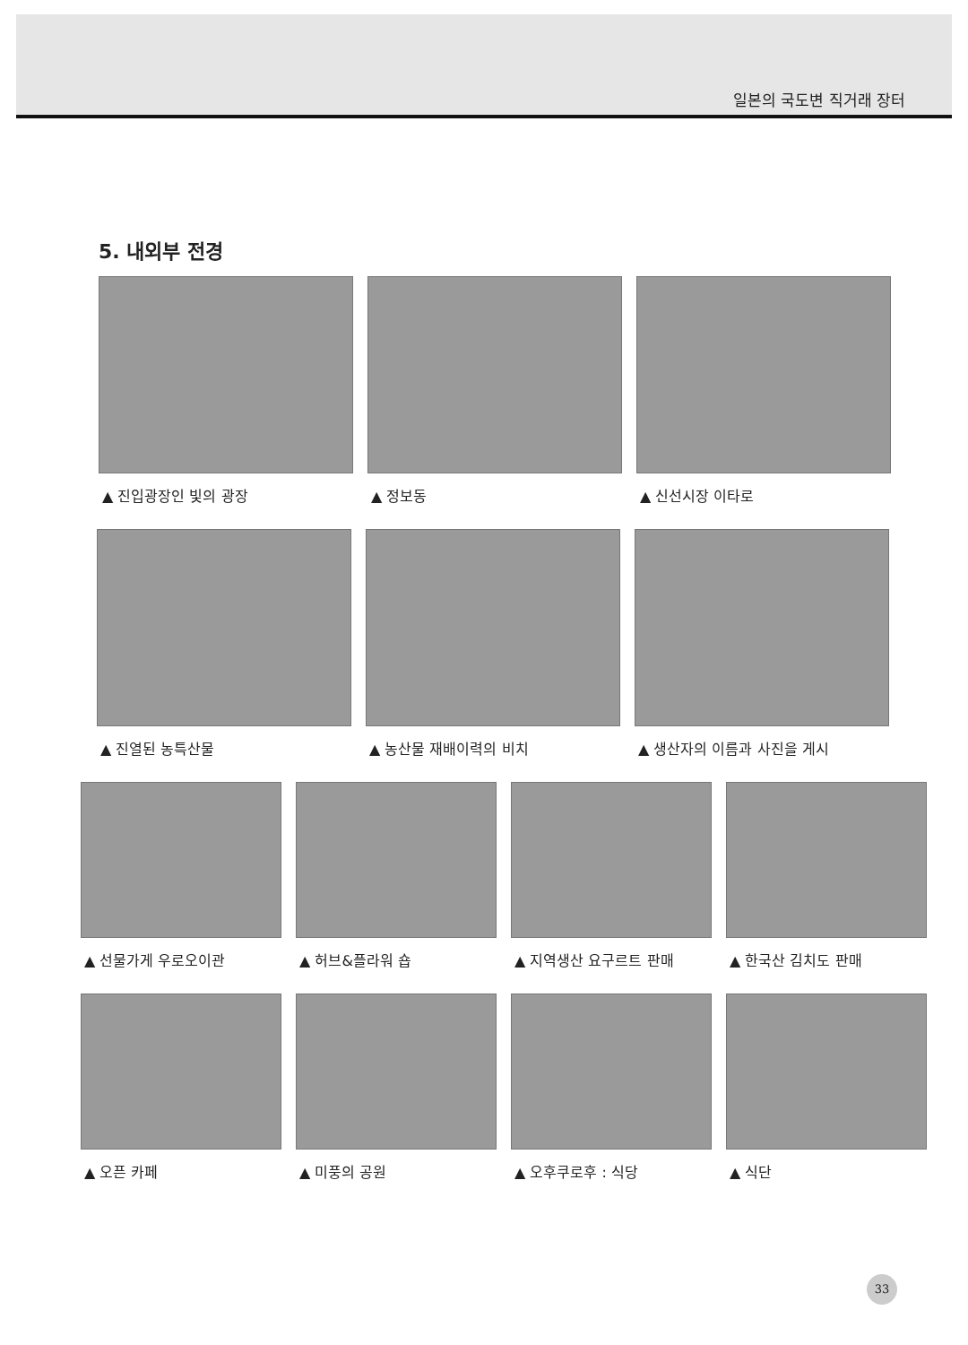일본의 국도변 직거래 장터
5. 내외부 전경
▲ 진입광장인 빛의 광장 ▲ 정보동 ▲ 신선시장 이타로
▲ 진열된 농특산물 ▲ 농산물 재배이력의 비치 ▲ 생산자의 이름과 사진을 게시
▲ 선물가게 우로오이관 ▲ 허브&플라워 숍 ▲ 지역생산 요구르트 판매 ▲ 한국산 김치도 판매
▲ 오픈 카페 ▲ 미풍의 공원 ▲ 오후쿠로후 : 식당 ▲ 식단
33